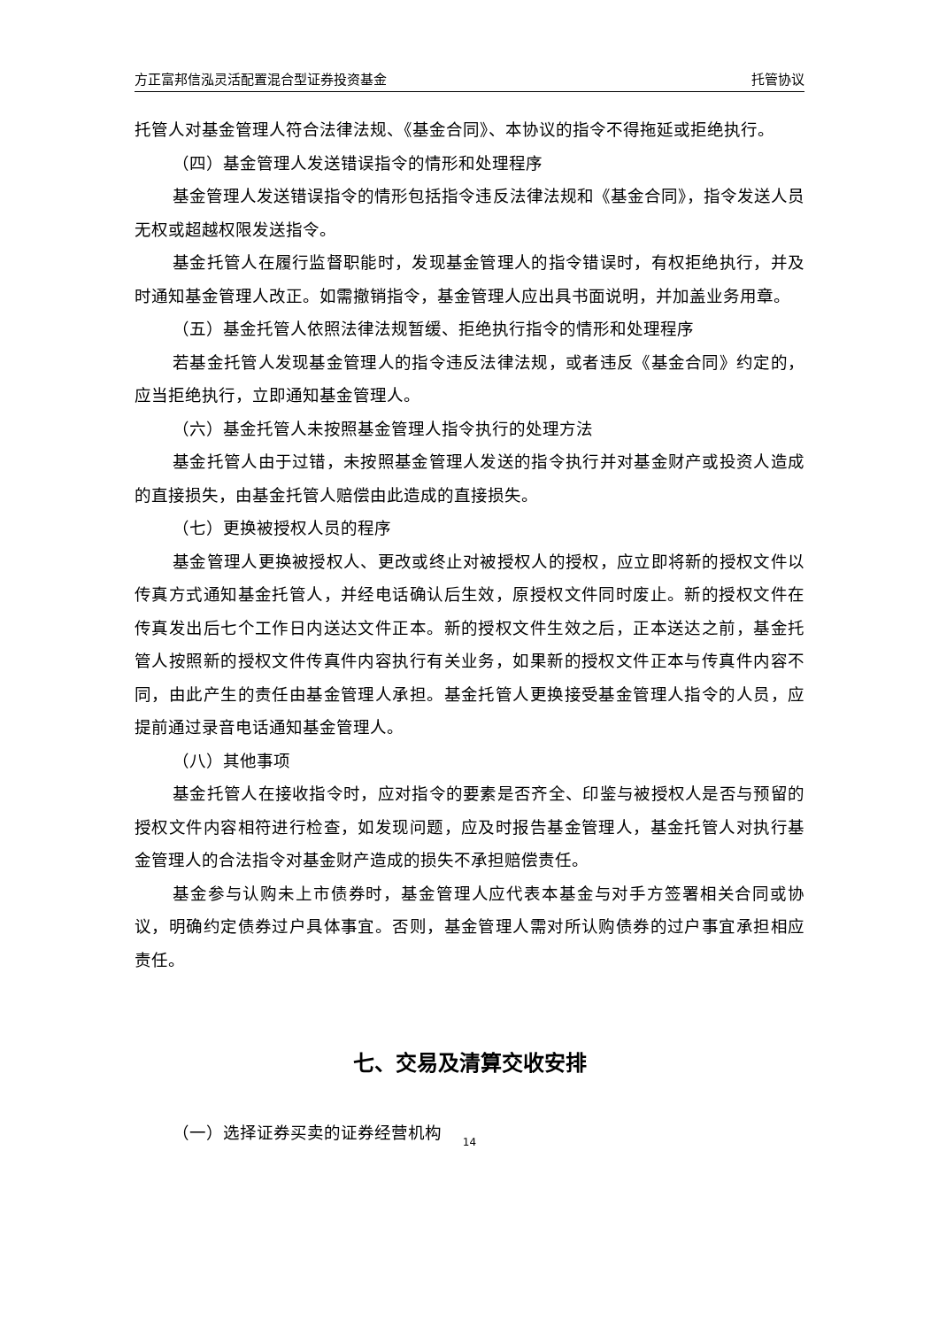方正富邦信泓灵活配置混合型证券投资基金 托管协议
托管人对基金管理人符合法律法规、《基金合同》、本协议的指令不得拖延或拒绝执行。
（四）基金管理人发送错误指令的情形和处理程序
基金管理人发送错误指令的情形包括指令违反法律法规和《基金合同》，指令发送人员无权或超越权限发送指令。
基金托管人在履行监督职能时，发现基金管理人的指令错误时，有权拒绝执行，并及时通知基金管理人改正。如需撤销指令，基金管理人应出具书面说明，并加盖业务用章。
（五）基金托管人依照法律法规暂缓、拒绝执行指令的情形和处理程序
若基金托管人发现基金管理人的指令违反法律法规，或者违反《基金合同》约定的，应当拒绝执行，立即通知基金管理人。
（六）基金托管人未按照基金管理人指令执行的处理方法
基金托管人由于过错，未按照基金管理人发送的指令执行并对基金财产或投资人造成的直接损失，由基金托管人赔偿由此造成的直接损失。
（七）更换被授权人员的程序
基金管理人更换被授权人、更改或终止对被授权人的授权，应立即将新的授权文件以传真方式通知基金托管人，并经电话确认后生效，原授权文件同时废止。新的授权文件在传真发出后七个工作日内送达文件正本。新的授权文件生效之后，正本送达之前，基金托管人按照新的授权文件传真件内容执行有关业务，如果新的授权文件正本与传真件内容不同，由此产生的责任由基金管理人承担。基金托管人更换接受基金管理人指令的人员，应提前通过录音电话通知基金管理人。
（八）其他事项
基金托管人在接收指令时，应对指令的要素是否齐全、印鉴与被授权人是否与预留的授权文件内容相符进行检查，如发现问题，应及时报告基金管理人，基金托管人对执行基金管理人的合法指令对基金财产造成的损失不承担赔偿责任。
基金参与认购未上市债券时，基金管理人应代表本基金与对手方签署相关合同或协议，明确约定债券过户具体事宜。否则，基金管理人需对所认购债券的过户事宜承担相应责任。
七、交易及清算交收安排
（一）选择证券买卖的证券经营机构
14